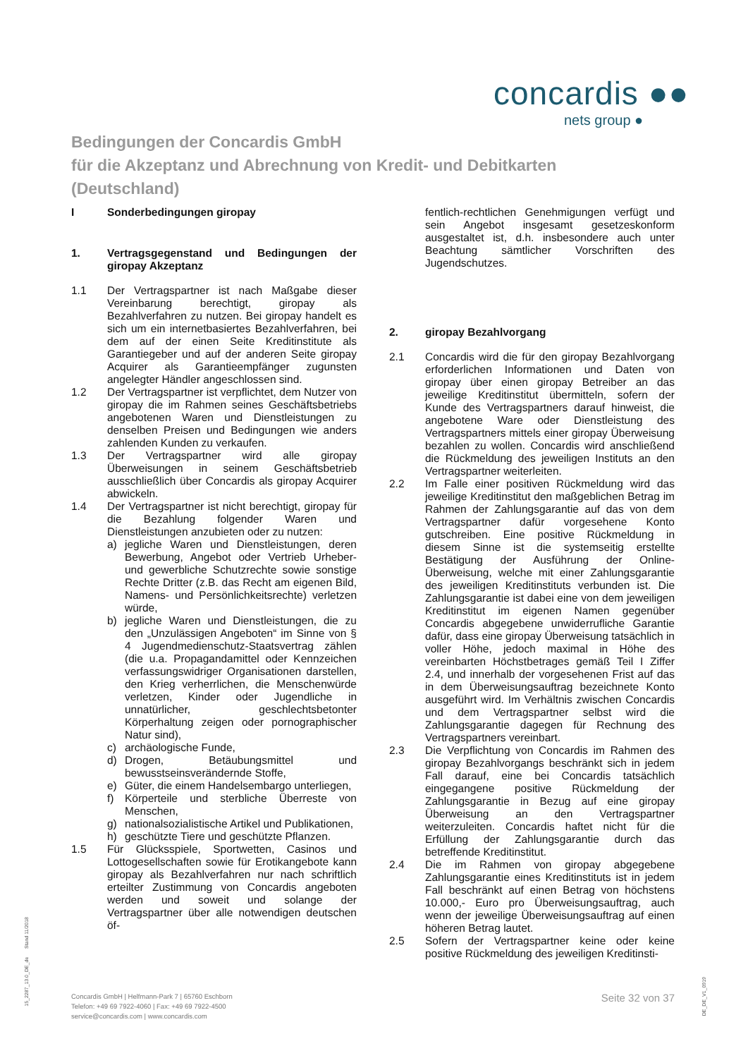concardis ●●
nets group ●
Bedingungen der Concardis GmbH
für die Akzeptanz und Abrechnung von Kredit- und Debitkarten
(Deutschland)
I Sonderbedingungen giropay
1. Vertragsgegenstand und Bedingungen der giropay Akzeptanz
1.1 Der Vertragspartner ist nach Maßgabe dieser Vereinbarung berechtigt, giropay als Bezahlverfahren zu nutzen. Bei giropay handelt es sich um ein internetbasiertes Bezahlverfahren, bei dem auf der einen Seite Kreditinstitute als Garantiegeber und auf der anderen Seite giropay Acquirer als Garantieempfänger zugunsten angelegter Händler angeschlossen sind.
1.2 Der Vertragspartner ist verpflichtet, dem Nutzer von giropay die im Rahmen seines Geschäftsbetriebs angebotenen Waren und Dienstleistungen zu denselben Preisen und Bedingungen wie anders zahlenden Kunden zu verkaufen.
1.3 Der Vertragspartner wird alle giropay Überweisungen in seinem Geschäftsbetrieb ausschließlich über Concardis als giropay Acquirer abwickeln.
1.4 Der Vertragspartner ist nicht berechtigt, giropay für die Bezahlung folgender Waren und Dienstleistungen anzubieten oder zu nutzen:
a) jegliche Waren und Dienstleistungen, deren Bewerbung, Angebot oder Vertrieb Urheber- und gewerbliche Schutzrechte sowie sonstige Rechte Dritter (z.B. das Recht am eigenen Bild, Namens- und Persönlichkeitsrechte) verletzen würde,
b) jegliche Waren und Dienstleistungen, die zu den „Unzulässigen Angeboten“ im Sinne von § 4 Jugendmedienschutz-Staatsvertrag zählen (die u.a. Propagandamittel oder Kennzeichen verfassungswidriger Organisationen darstellen, den Krieg verherrlichen, die Menschenwürde verletzen, Kinder oder Jugendliche in unnatürlicher, geschlechtsbetonter Körperhaltung zeigen oder pornographischer Natur sind),
c) archäologische Funde,
d) Drogen, Betäubungsmittel und bewusstseinsverändernde Stoffe,
e) Güter, die einem Handelsembargo unterliegen,
f) Körperteile und sterbliche Überreste von Menschen,
g) nationalsozialistische Artikel und Publikationen,
h) geschützte Tiere und geschützte Pflanzen.
1.5 Für Glücksspiele, Sportwetten, Casinos und Lottogesellschaften sowie für Erotikangebote kann giropay als Bezahlverfahren nur nach schriftlich erteilter Zustimmung von Concardis angeboten werden und soweit und solange der Vertragspartner über alle notwendigen deutschen öf-
fentlich-rechtlichen Genehmigungen verfügt und sein Angebot insgesamt gesetzeskonform ausgestaltet ist, d.h. insbesondere auch unter Beachtung sämtlicher Vorschriften des Jugendschutzes.
2. giropay Bezahlvorgang
2.1 Concardis wird die für den giropay Bezahlvorgang erforderlichen Informationen und Daten von giropay über einen giropay Betreiber an das jeweilige Kreditinstitut übermitteln, sofern der Kunde des Vertragspartners darauf hinweist, die angebotene Ware oder Dienstleistung des Vertragspartners mittels einer giropay Überweisung bezahlen zu wollen. Concardis wird anschließend die Rückmeldung des jeweiligen Instituts an den Vertragspartner weiterleiten.
2.2 Im Falle einer positiven Rückmeldung wird das jeweilige Kreditinstitut den maßgeblichen Betrag im Rahmen der Zahlungsgarantie auf das von dem Vertragspartner dafür vorgesehene Konto gutschreiben. Eine positive Rückmeldung in diesem Sinne ist die systemseitig erstellte Bestätigung der Ausführung der Online-Überweisung, welche mit einer Zahlungsgarantie des jeweiligen Kreditinstituts verbunden ist. Die Zahlungsgarantie ist dabei eine von dem jeweiligen Kreditinstitut im eigenen Namen gegenüber Concardis abgegebene unwiderrufliche Garantie dafür, dass eine giropay Überweisung tatsächlich in voller Höhe, jedoch maximal in Höhe des vereinbarten Höchstbetrages gemäß Teil I Ziffer 2.4, und innerhalb der vorgesehenen Frist auf das in dem Überweisungsauftrag bezeichnete Konto ausgeführt wird. Im Verhältnis zwischen Concardis und dem Vertragspartner selbst wird die Zahlungsgarantie dagegen für Rechnung des Vertragspartners vereinbart.
2.3 Die Verpflichtung von Concardis im Rahmen des giropay Bezahlvorgangs beschränkt sich in jedem Fall darauf, eine bei Concardis tatsächlich eingegangene positive Rückmeldung der Zahlungsgarantie in Bezug auf eine giropay Überweisung an den Vertragspartner weiterzuleiten. Concardis haftet nicht für die Erfüllung der Zahlungsgarantie durch das betreffende Kreditinstitut.
2.4 Die im Rahmen von giropay abgegebene Zahlungsgarantie eines Kreditinstituts ist in jedem Fall beschränkt auf einen Betrag von höchstens 10.000,- Euro pro Überweisungsauftrag, auch wenn der jeweilige Überweisungsauftrag auf einen höheren Betrag lautet.
2.5 Sofern der Vertragspartner keine oder keine positive Rückmeldung des jeweiligen Kreditinsti-
15_2287_13.0_DE_de Stand 11/2018
Concardis GmbH | Helfmann-Park 7 | 65760 Eschborn
Telefon: +49 69 7922-4060 | Fax: +49 69 7922-4500
service@concardis.com | www.concardis.com
Seite 32 von 37
DE_DE_V1_0919